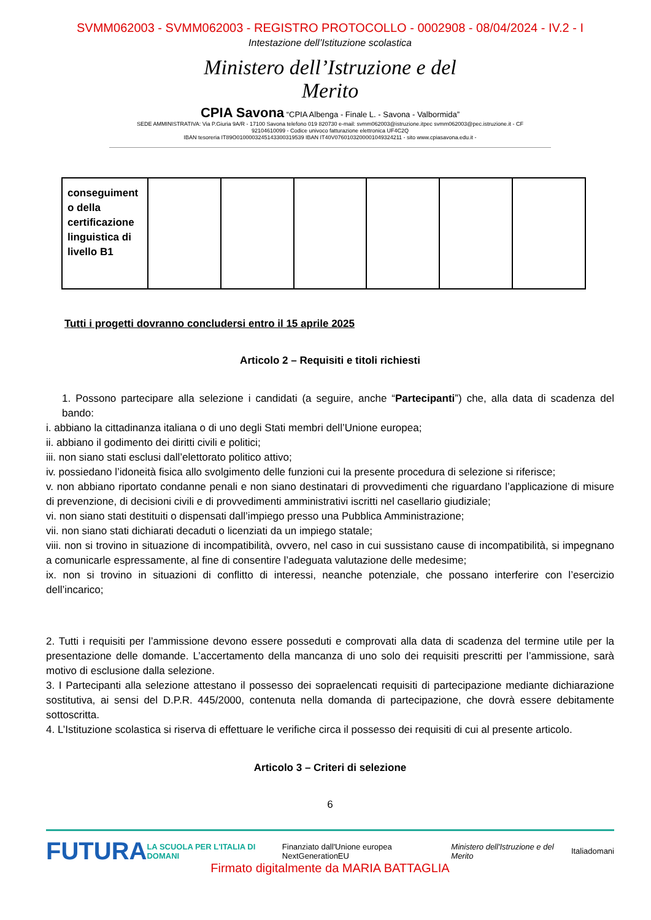SVMM062003 - SVMM062003 - REGISTRO PROTOCOLLO - 0002908 - 08/04/2024 - IV.2 - I
Intestazione dell’Istituzione scolastica
Ministero dell’Istruzione e del
Merito
CPIA Savona “CPIA Albenga - Finale L. - Savona - Valbormida”
SEDE AMMINISTRATIVA: Via P.Giuria 9A/R - 17100 Savona telefono 019 820730 e-mail: svmm062003@istruzione.itpec svmm062003@pec.istruzione.it - CF 92104610099 - Codice univoco fatturazione elettronica UF4C2Q
IBAN tesoreria IT89O0100003245143300319539 IBAN IT40V0760103200001049324211 - sito www.cpiasavona.edu.it -
| conseguiment o della certificazione linguistica di livello B1 | | | | | | |
Tutti i progetti dovranno concludersi entro il 15 aprile 2025
Articolo 2 – Requisiti e titoli richiesti
1. Possono partecipare alla selezione i candidati (a seguire, anche “Partecipanti”) che, alla data di scadenza del bando:
i. abbiano la cittadinanza italiana o di uno degli Stati membri dell’Unione europea;
ii. abbiano il godimento dei diritti civili e politici;
iii. non siano stati esclusi dall’elettorato politico attivo;
iv. possiedano l’idoneità fisica allo svolgimento delle funzioni cui la presente procedura di selezione si riferisce;
v. non abbiano riportato condanne penali e non siano destinatari di provvedimenti che riguardano l’applicazione di misure di prevenzione, di decisioni civili e di provvedimenti amministrativi iscritti nel casellario giudiziale;
vi. non siano stati destituiti o dispensati dall’impiego presso una Pubblica Amministrazione;
vii. non siano stati dichiarati decaduti o licenziati da un impiego statale;
viii. non si trovino in situazione di incompatibilità, ovvero, nel caso in cui sussistano cause di incompatibilità, si impegnano a comunicarle espressamente, al fine di consentire l’adeguata valutazione delle medesime;
ix. non si trovino in situazioni di conflitto di interessi, neanche potenziale, che possano interferire con l’esercizio dell’incarico;
2. Tutti i requisiti per l’ammissione devono essere posseduti e comprovati alla data di scadenza del termine utile per la presentazione delle domande. L’accertamento della mancanza di uno solo dei requisiti prescritti per l’ammissione, sarà motivo di esclusione dalla selezione.
3. I Partecipanti alla selezione attestano il possesso dei sopraelencati requisiti di partecipazione mediante dichiarazione sostitutiva, ai sensi del D.P.R. 445/2000, contenuta nella domanda di partecipazione, che dovrà essere debitamente sottoscritta.
4. L’Istituzione scolastica si riserva di effettuare le verifiche circa il possesso dei requisiti di cui al presente articolo.
Articolo 3 – Criteri di selezione
6
FUTURA LA SCUOLA PER L'ITALIA DI DOMANI Finanziato dall'Unione europea NextGenerationEU Ministero dell'Istruzione e del Merito Italiadomani
Firmato digitalmente da MARIA BATTAGLIA